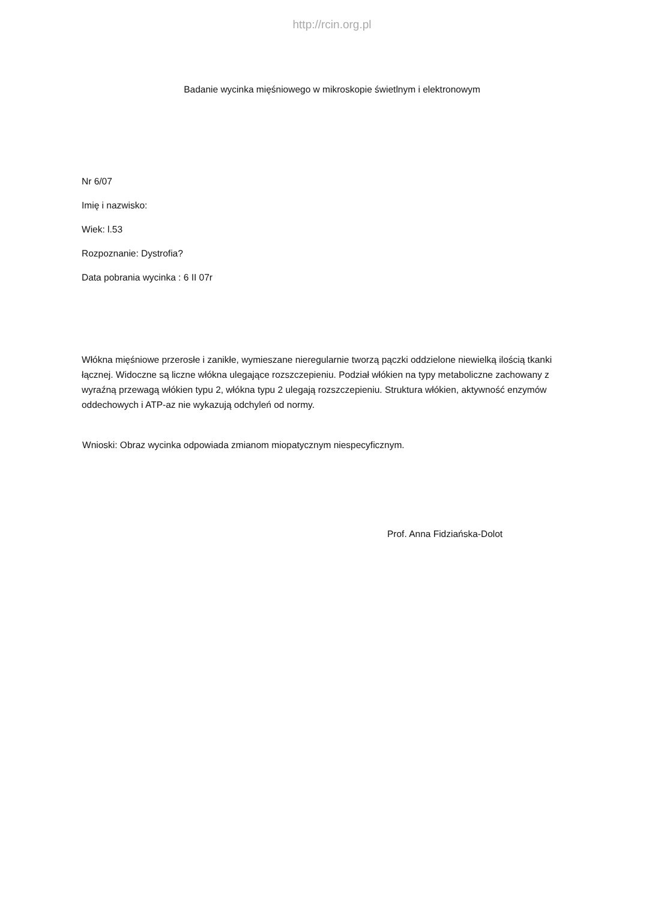http://rcin.org.pl
Badanie wycinka mięśniowego w mikroskopie świetlnym i elektronowym
Nr 6/07
Imię i nazwisko:
Wiek: l.53
Rozpoznanie: Dystrofia?
Data pobrania wycinka : 6 II 07r
Włókna mięśniowe przerosłe i zanikłe, wymieszane nieregularnie tworzą pączki oddzielone niewielką ilością tkanki łącznej. Widoczne są liczne włókna ulegające rozszczepieniu. Podział włókien na typy metaboliczne zachowany z wyraźną przewagą włókien typu 2, włókna typu 2 ulegają rozszczepieniu. Struktura włókien, aktywność enzymów oddechowych i ATP-az nie wykazują odchyleń od normy.
Wnioski: Obraz wycinka odpowiada zmianom miopatycznym niespecyficznym.
Prof. Anna Fidziańska-Dolot